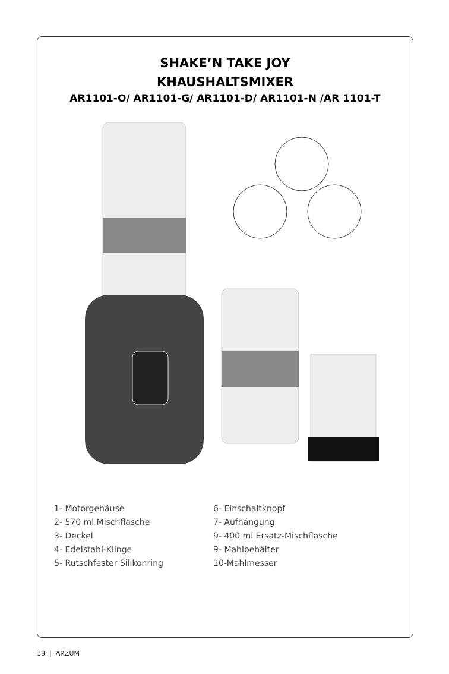SHAKE’N TAKE JOY
KHAUSHALTSMIXER
AR1101-O/ AR1101-G/ AR1101-D/ AR1101-N /AR 1101-T
1- Motorgehäuse
2- 570 ml Mischflasche
3- Deckel
4- Edelstahl-Klinge
5- Rutschfester Silikonring
6- Einschaltknopf
7- Aufhängung
9- 400 ml Ersatz-Mischflasche
9- Mahlbehälter
10-Mahlmesser
18 | ARZUM